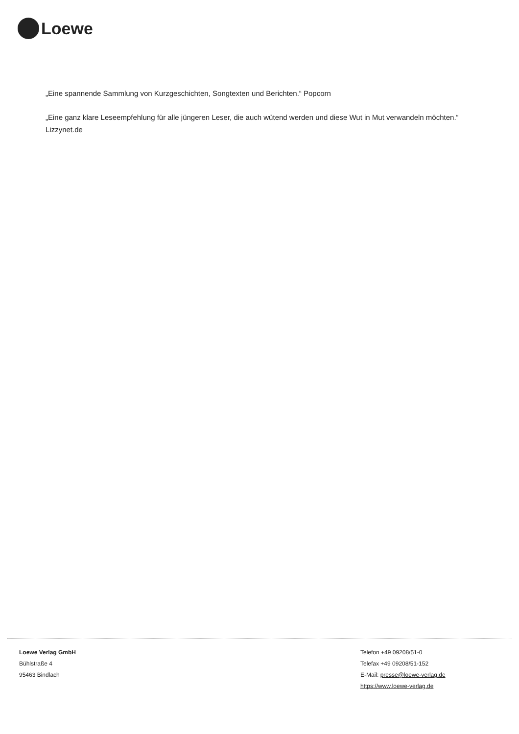Loewe
„Eine spannende Sammlung von Kurzgeschichten, Songtexten und Berichten.“ Popcorn
„Eine ganz klare Leseempfehlung für alle jüngeren Leser, die auch wütend werden und diese Wut in Mut verwandeln möchten.“ Lizzynet.de
Loewe Verlag GmbH
Bühlstraße 4
95463 Bindlach
Telefon +49 09208/51-0
Telefax +49 09208/51-152
E-Mail: presse@loewe-verlag.de
https://www.loewe-verlag.de